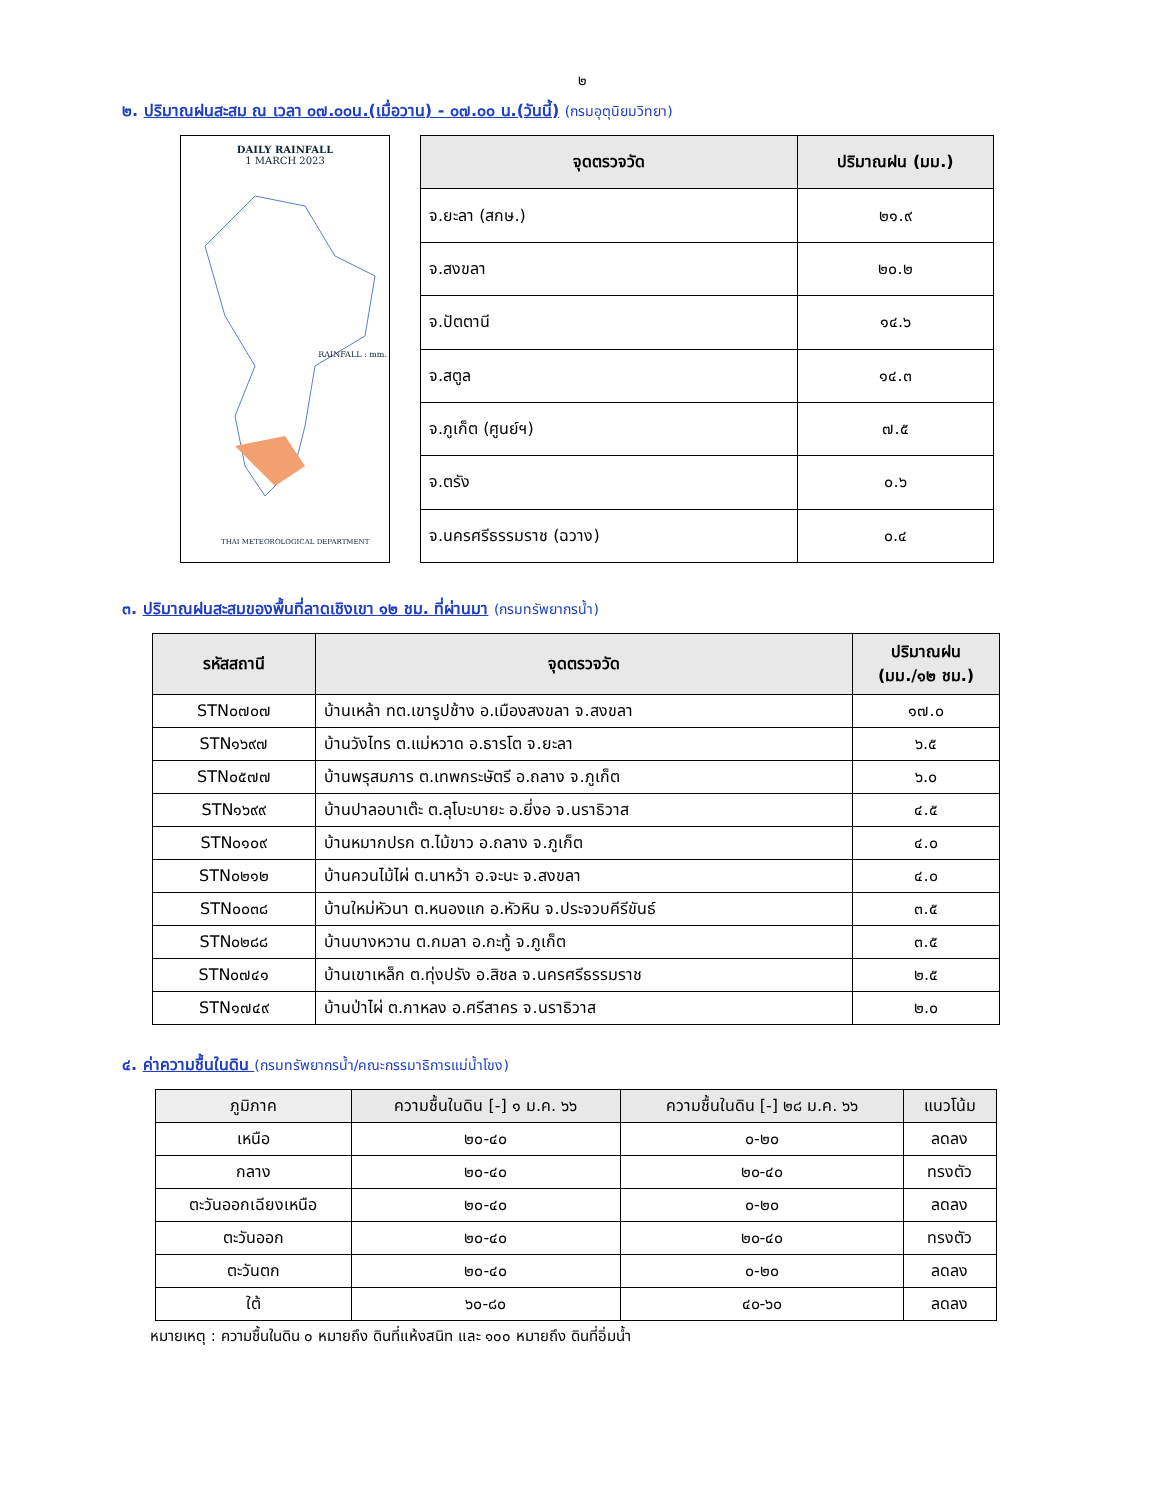๒
๒. ปริมาณฝนสะสม ณ เวลา ๐๗.๐๐น.(เมื่อวาน) - ๐๗.๐๐ น.(วันนี้) (กรมอุตุนิยมวิทยา)
DAILY RAINFALL
1 MARCH 2023
RAINFALL : mm.
THAI METEOROLOGICAL DEPARTMENT
| จุดตรวจวัด | ปริมาณฝน (มม.) |
| --- | --- |
| จ.ยะลา (สกษ.) | ๒๑.๙ |
| จ.สงขลา | ๒๐.๒ |
| จ.ปัตตานี | ๑๔.๖ |
| จ.สตูล | ๑๔.๓ |
| จ.ภูเก็ต (ศูนย์ฯ) | ๗.๕ |
| จ.ตรัง | ๐.๖ |
| จ.นครศรีธรรมราช (ฉวาง) | ๐.๔ |
๓. ปริมาณฝนสะสมของพื้นที่ลาดเชิงเขา ๑๒ ชม. ที่ผ่านมา (กรมทรัพยากรน้ำ)
| รหัสสถานี | จุดตรวจวัด | ปริมาณฝน (มม./๑๒ ชม.) |
| --- | --- | --- |
| STN๐๗๐๗ | บ้านเหล้า ทต.เขารูปช้าง อ.เมืองสงขลา จ.สงขลา | ๑๗.๐ |
| STN๑๖๙๗ | บ้านวังไทร ต.แม่หวาด อ.ธารโต จ.ยะลา | ๖.๕ |
| STN๐๕๗๗ | บ้านพรุสมภาร ต.เทพกระษัตรี อ.ถลาง จ.ภูเก็ต | ๖.๐ |
| STN๑๖๙๙ | บ้านปาลอบาเต๊ะ ต.ลุโบะบายะ อ.ยี่งอ จ.นราธิวาส | ๔.๕ |
| STN๐๑๐๙ | บ้านหมากปรก ต.ไม้ขาว อ.ถลาง จ.ภูเก็ต | ๔.๐ |
| STN๐๒๑๒ | บ้านควนไม้ไผ่ ต.นาหว้า อ.จะนะ จ.สงขลา | ๔.๐ |
| STN๐๐๓๘ | บ้านใหม่หัวนา ต.หนองแก อ.หัวหิน จ.ประจวบคีรีขันธ์ | ๓.๕ |
| STN๐๒๘๘ | บ้านบางหวาน ต.กมลา อ.กะทู้ จ.ภูเก็ต | ๓.๕ |
| STN๐๗๔๑ | บ้านเขาเหล็ก ต.ทุ่งปรัง อ.สิชล จ.นครศรีธรรมราช | ๒.๕ |
| STN๑๗๔๙ | บ้านป่าไผ่ ต.กาหลง อ.ศรีสาคร จ.นราธิวาส | ๒.๐ |
๔. ค่าความชื้นในดิน (กรมทรัพยากรน้ำ/คณะกรรมาธิการแม่น้ำโขง)
| ภูมิภาค | ความชื้นในดิน [-] ๑ ม.ค. ๖๖ | ความชื้นในดิน [-] ๒๘ ม.ค. ๖๖ | แนวโน้ม |
| --- | --- | --- | --- |
| เหนือ | ๒๐-๔๐ | ๐-๒๐ | ลดลง |
| กลาง | ๒๐-๔๐ | ๒๐-๔๐ | ทรงตัว |
| ตะวันออกเฉียงเหนือ | ๒๐-๔๐ | ๐-๒๐ | ลดลง |
| ตะวันออก | ๒๐-๔๐ | ๒๐-๔๐ | ทรงตัว |
| ตะวันตก | ๒๐-๔๐ | ๐-๒๐ | ลดลง |
| ใต้ | ๖๐-๘๐ | ๔๐-๖๐ | ลดลง |
หมายเหตุ : ความชื้นในดิน ๐ หมายถึง ดินที่แห้งสนิท และ ๑๐๐ หมายถึง ดินที่อิ่มน้ำ